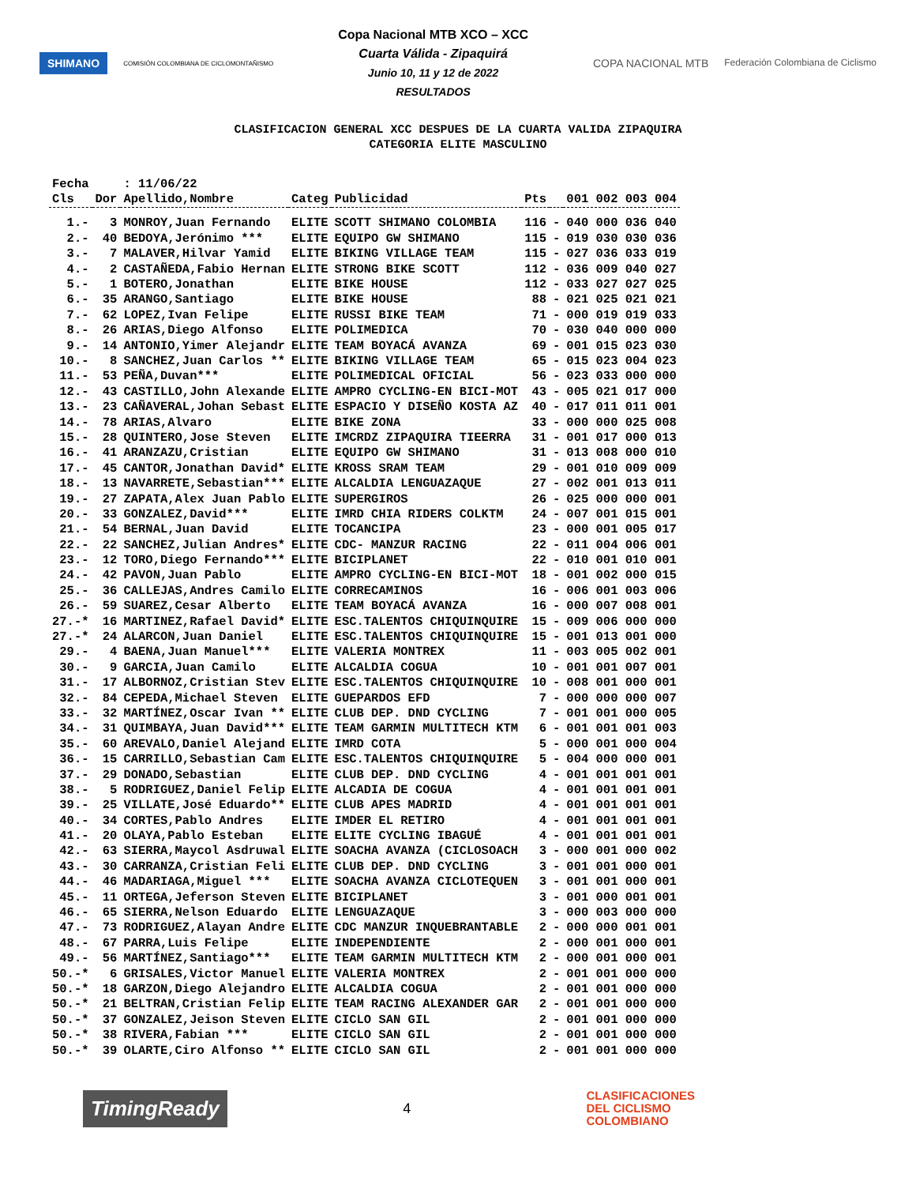SHIMANO COMISIÓN COLOMBIANA DE CICLOMONTAÑISMO
Copa Nacional MTB XCO – XCC
Cuarta Válida - Zipaquirá
Junio 10, 11 y 12 de 2022
RESULTADOS
COPA NACIONAL MTB Federación Colombiana de Ciclismo
CLASIFICACION GENERAL XCC DESPUES DE LA CUARTA VALIDA ZIPAQUIRA
CATEGORIA ELITE MASCULINO
| Fecha | | : 11/06/22 | | | | | |
| Cls | Dor | Apellido,Nombre | Categ | Publicidad | Pts | | 001 002 003 004 |
| 1.- | 3 | MONROY,Juan Fernando | ELITE | SCOTT SHIMANO COLOMBIA | 116 | - | 040 000 036 040 |
| 2.- | 40 | BEDOYA,Jerónimo *** | ELITE | EQUIPO GW SHIMANO | 115 | - | 019 030 030 036 |
| 3.- | 7 | MALAVER,Hilvar Yamid | ELITE | BIKING VILLAGE TEAM | 115 | - | 027 036 033 019 |
| 4.- | 2 | CASTAÑEDA,Fabio Hernan | ELITE | STRONG BIKE SCOTT | 112 | - | 036 009 040 027 |
| 5.- | 1 | BOTERO,Jonathan | ELITE | BIKE HOUSE | 112 | - | 033 027 027 025 |
| 6.- | 35 | ARANGO,Santiago | ELITE | BIKE HOUSE | 88 | - | 021 025 021 021 |
| 7.- | 62 | LOPEZ,Ivan Felipe | ELITE | RUSSI BIKE TEAM | 71 | - | 000 019 019 033 |
| 8.- | 26 | ARIAS,Diego Alfonso | ELITE | POLIMEDICA | 70 | - | 030 040 000 000 |
| 9.- | 14 | ANTONIO,Yimer Alejandr | ELITE | TEAM BOYACÁ AVANZA | 69 | - | 001 015 023 030 |
| 10.- | 8 | SANCHEZ,Juan Carlos ** | ELITE | BIKING VILLAGE TEAM | 65 | - | 015 023 004 023 |
| 11.- | 53 | PEÑA,Duvan*** | ELITE | POLIMEDICAL OFICIAL | 56 | - | 023 033 000 000 |
| 12.- | 43 | CASTILLO,John Alexande | ELITE | AMPRO CYCLING-EN BICI-MOT | 43 | - | 005 021 017 000 |
| 13.- | 23 | CAÑAVERAL,Johan Sebast | ELITE | ESPACIO Y DISEÑO KOSTA AZ | 40 | - | 017 011 011 001 |
| 14.- | 78 | ARIAS,Alvaro | ELITE | BIKE ZONA | 33 | - | 000 000 025 008 |
| 15.- | 28 | QUINTERO,Jose Steven | ELITE | IMCRDZ ZIPAQUIRA TIEERRA | 31 | - | 001 017 000 013 |
| 16.- | 41 | ARANZAZU,Cristian | ELITE | EQUIPO GW SHIMANO | 31 | - | 013 008 000 010 |
| 17.- | 45 | CANTOR,Jonathan David* | ELITE | KROSS SRAM TEAM | 29 | - | 001 010 009 009 |
| 18.- | 13 | NAVARRETE,Sebastian*** | ELITE | ALCALDIA LENGUAZAQUE | 27 | - | 002 001 013 011 |
| 19.- | 27 | ZAPATA,Alex Juan Pablo | ELITE | SUPERGIROS | 26 | - | 025 000 000 001 |
| 20.- | 33 | GONZALEZ,David*** | ELITE | IMRD CHIA RIDERS COLKTM | 24 | - | 007 001 015 001 |
| 21.- | 54 | BERNAL,Juan David | ELITE | TOCANCIPA | 23 | - | 000 001 005 017 |
| 22.- | 22 | SANCHEZ,Julian Andres* | ELITE | CDC- MANZUR RACING | 22 | - | 011 004 006 001 |
| 23.- | 12 | TORO,Diego Fernando*** | ELITE | BICIPLANET | 22 | - | 010 001 010 001 |
| 24.- | 42 | PAVON,Juan Pablo | ELITE | AMPRO CYCLING-EN BICI-MOT | 18 | - | 001 002 000 015 |
| 25.- | 36 | CALLEJAS,Andres Camilo | ELITE | CORRECAMINOS | 16 | - | 006 001 003 006 |
| 26.- | 59 | SUAREZ,Cesar Alberto | ELITE | TEAM BOYACÁ AVANZA | 16 | - | 000 007 008 001 |
| 27.-* | 16 | MARTINEZ,Rafael David* | ELITE | ESC.TALENTOS CHIQUINQUIRE | 15 | - | 009 006 000 000 |
| 27.-* | 24 | ALARCON,Juan Daniel | ELITE | ESC.TALENTOS CHIQUINQUIRE | 15 | - | 001 013 001 000 |
| 29.- | 4 | BAENA,Juan Manuel*** | ELITE | VALERIA MONTREX | 11 | - | 003 005 002 001 |
| 30.- | 9 | GARCIA,Juan Camilo | ELITE | ALCALDIA COGUA | 10 | - | 001 001 007 001 |
| 31.- | 17 | ALBORNOZ,Cristian Stev | ELITE | ESC.TALENTOS CHIQUINQUIRE | 10 | - | 008 001 000 001 |
| 32.- | 84 | CEPEDA,Michael Steven | ELITE | GUEPARDOS EFD | 7 | - | 000 000 000 007 |
| 33.- | 32 | MARTÍNEZ,Oscar Ivan ** | ELITE | CLUB DEP. DND CYCLING | 7 | - | 001 001 000 005 |
| 34.- | 31 | QUIMBAYA,Juan David*** | ELITE | TEAM GARMIN MULTITECH KTM | 6 | - | 001 001 001 003 |
| 35.- | 60 | AREVALO,Daniel Alejand | ELITE | IMRD COTA | 5 | - | 000 001 000 004 |
| 36.- | 15 | CARRILLO,Sebastian Cam | ELITE | ESC.TALENTOS CHIQUINQUIRE | 5 | - | 004 000 000 001 |
| 37.- | 29 | DONADO,Sebastian | ELITE | CLUB DEP. DND CYCLING | 4 | - | 001 001 001 001 |
| 38.- | 5 | RODRIGUEZ,Daniel Felip | ELITE | ALCADIA DE COGUA | 4 | - | 001 001 001 001 |
| 39.- | 25 | VILLATE,José Eduardo** | ELITE | CLUB APES MADRID | 4 | - | 001 001 001 001 |
| 40.- | 34 | CORTES,Pablo Andres | ELITE | IMDER EL RETIRO | 4 | - | 001 001 001 001 |
| 41.- | 20 | OLAYA,Pablo Esteban | ELITE | ELITE CYCLING IBAGUÉ | 4 | - | 001 001 001 001 |
| 42.- | 63 | SIERRA,Maycol Asdruwal | ELITE | SOACHA AVANZA (CICLOSOACH | 3 | - | 000 001 000 002 |
| 43.- | 30 | CARRANZA,Cristian Feli | ELITE | CLUB DEP. DND CYCLING | 3 | - | 001 001 000 001 |
| 44.- | 46 | MADARIAGA,Miguel *** | ELITE | SOACHA AVANZA CICLOTEQUEN | 3 | - | 001 001 000 001 |
| 45.- | 11 | ORTEGA,Jeferson Steven | ELITE | BICIPLANET | 3 | - | 001 000 001 001 |
| 46.- | 65 | SIERRA,Nelson Eduardo | ELITE | LENGUAZAQUE | 3 | - | 000 003 000 000 |
| 47.- | 73 | RODRIGUEZ,Alayan Andre | ELITE | CDC MANZUR INQUEBRANTABLE | 2 | - | 000 000 001 001 |
| 48.- | 67 | PARRA,Luis Felipe | ELITE | INDEPENDIENTE | 2 | - | 000 001 000 001 |
| 49.- | 56 | MARTÍNEZ,Santiago*** | ELITE | TEAM GARMIN MULTITECH KTM | 2 | - | 000 001 000 001 |
| 50.-* | 6 | GRISALES,Victor Manuel | ELITE | VALERIA MONTREX | 2 | - | 001 001 000 000 |
| 50.-* | 18 | GARZON,Diego Alejandro | ELITE | ALCALDIA COGUA | 2 | - | 001 001 000 000 |
| 50.-* | 21 | BELTRAN,Cristian Felip | ELITE | TEAM RACING ALEXANDER GAR | 2 | - | 001 001 000 000 |
| 50.-* | 37 | GONZALEZ,Jeison Steven | ELITE | CICLO SAN GIL | 2 | - | 001 001 000 000 |
| 50.-* | 38 | RIVERA,Fabian *** | ELITE | CICLO SAN GIL | 2 | - | 001 001 000 000 |
| 50.-* | 39 | OLARTE,Ciro Alfonso ** | ELITE | CICLO SAN GIL | 2 | - | 001 001 000 000 |
TimingReady 4 CLASIFICACIONES
DEL CICLISMO
COLOMBIANO